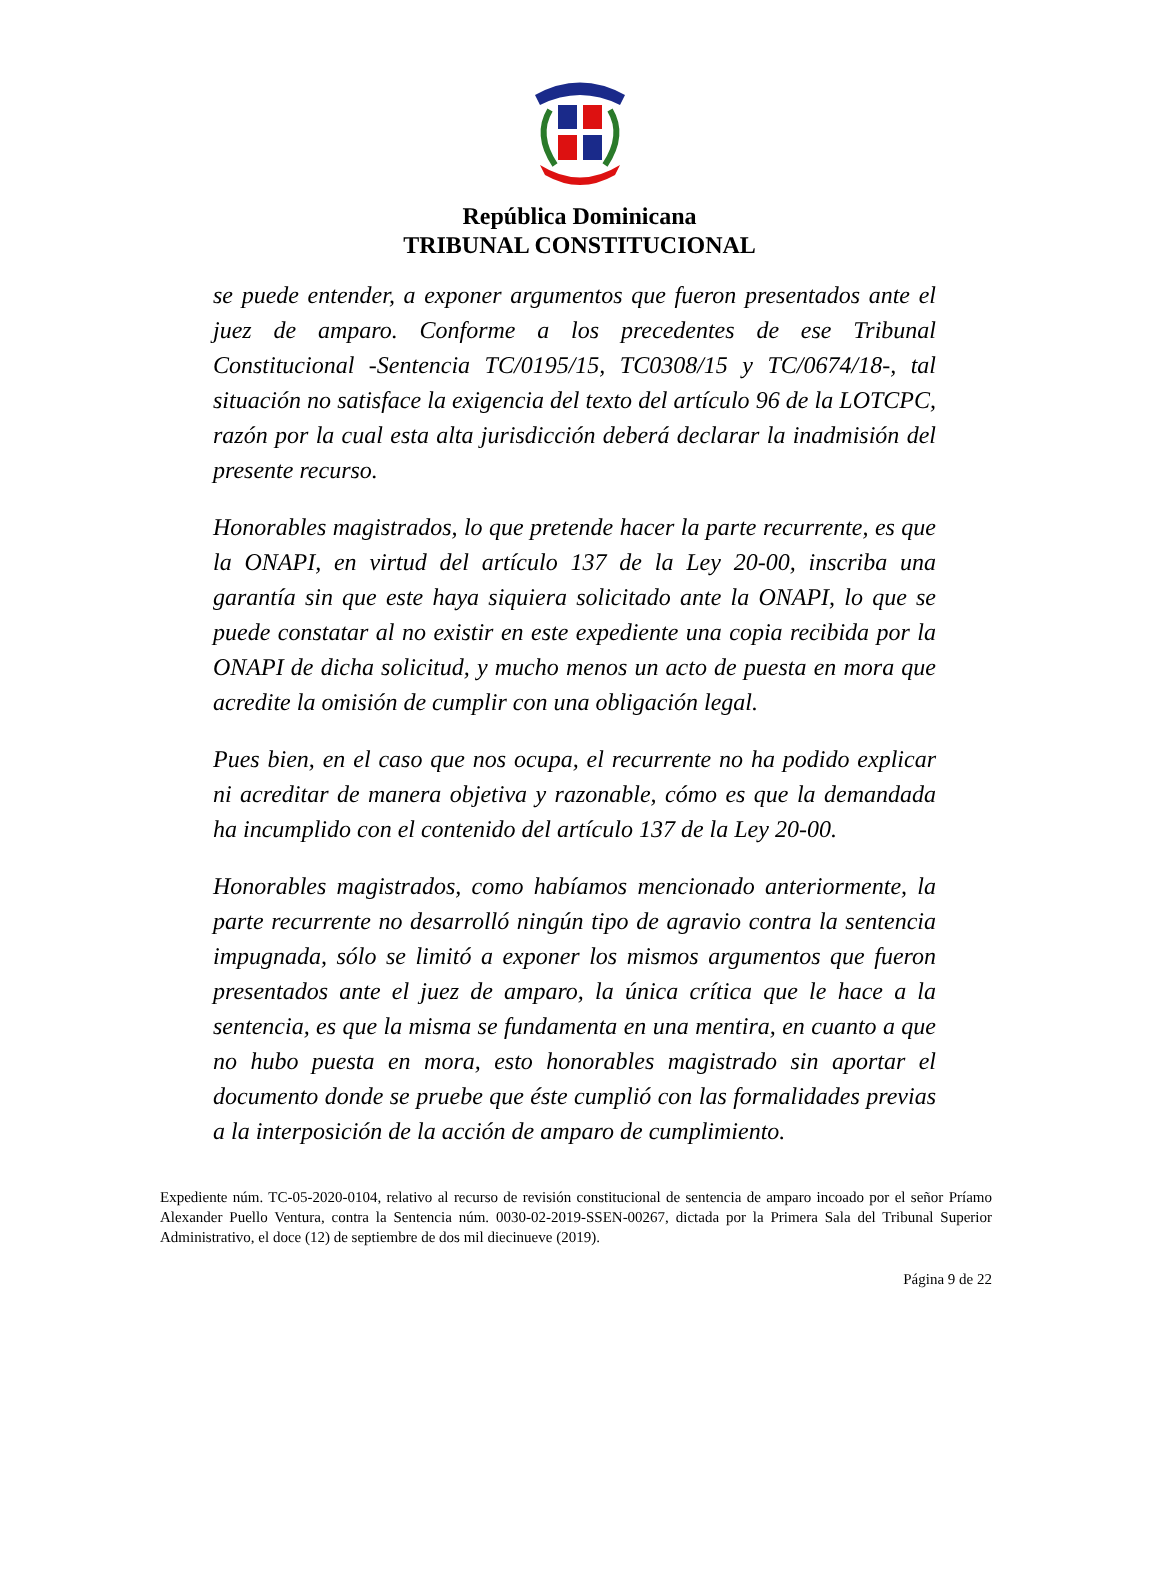República Dominicana
TRIBUNAL CONSTITUCIONAL
se puede entender, a exponer argumentos que fueron presentados ante el juez de amparo. Conforme a los precedentes de ese Tribunal Constitucional -Sentencia TC/0195/15, TC0308/15 y TC/0674/18-, tal situación no satisface la exigencia del texto del artículo 96 de la LOTCPC, razón por la cual esta alta jurisdicción deberá declarar la inadmisión del presente recurso.
Honorables magistrados, lo que pretende hacer la parte recurrente, es que la ONAPI, en virtud del artículo 137 de la Ley 20-00, inscriba una garantía sin que este haya siquiera solicitado ante la ONAPI, lo que se puede constatar al no existir en este expediente una copia recibida por la ONAPI de dicha solicitud, y mucho menos un acto de puesta en mora que acredite la omisión de cumplir con una obligación legal.
Pues bien, en el caso que nos ocupa, el recurrente no ha podido explicar ni acreditar de manera objetiva y razonable, cómo es que la demandada ha incumplido con el contenido del artículo 137 de la Ley 20-00.
Honorables magistrados, como habíamos mencionado anteriormente, la parte recurrente no desarrolló ningún tipo de agravio contra la sentencia impugnada, sólo se limitó a exponer los mismos argumentos que fueron presentados ante el juez de amparo, la única crítica que le hace a la sentencia, es que la misma se fundamenta en una mentira, en cuanto a que no hubo puesta en mora, esto honorables magistrado sin aportar el documento donde se pruebe que éste cumplió con las formalidades previas a la interposición de la acción de amparo de cumplimiento.
Expediente núm. TC-05-2020-0104, relativo al recurso de revisión constitucional de sentencia de amparo incoado por el señor Príamo Alexander Puello Ventura, contra la Sentencia núm. 0030-02-2019-SSEN-00267, dictada por la Primera Sala del Tribunal Superior Administrativo, el doce (12) de septiembre de dos mil diecinueve (2019).
Página 9 de 22